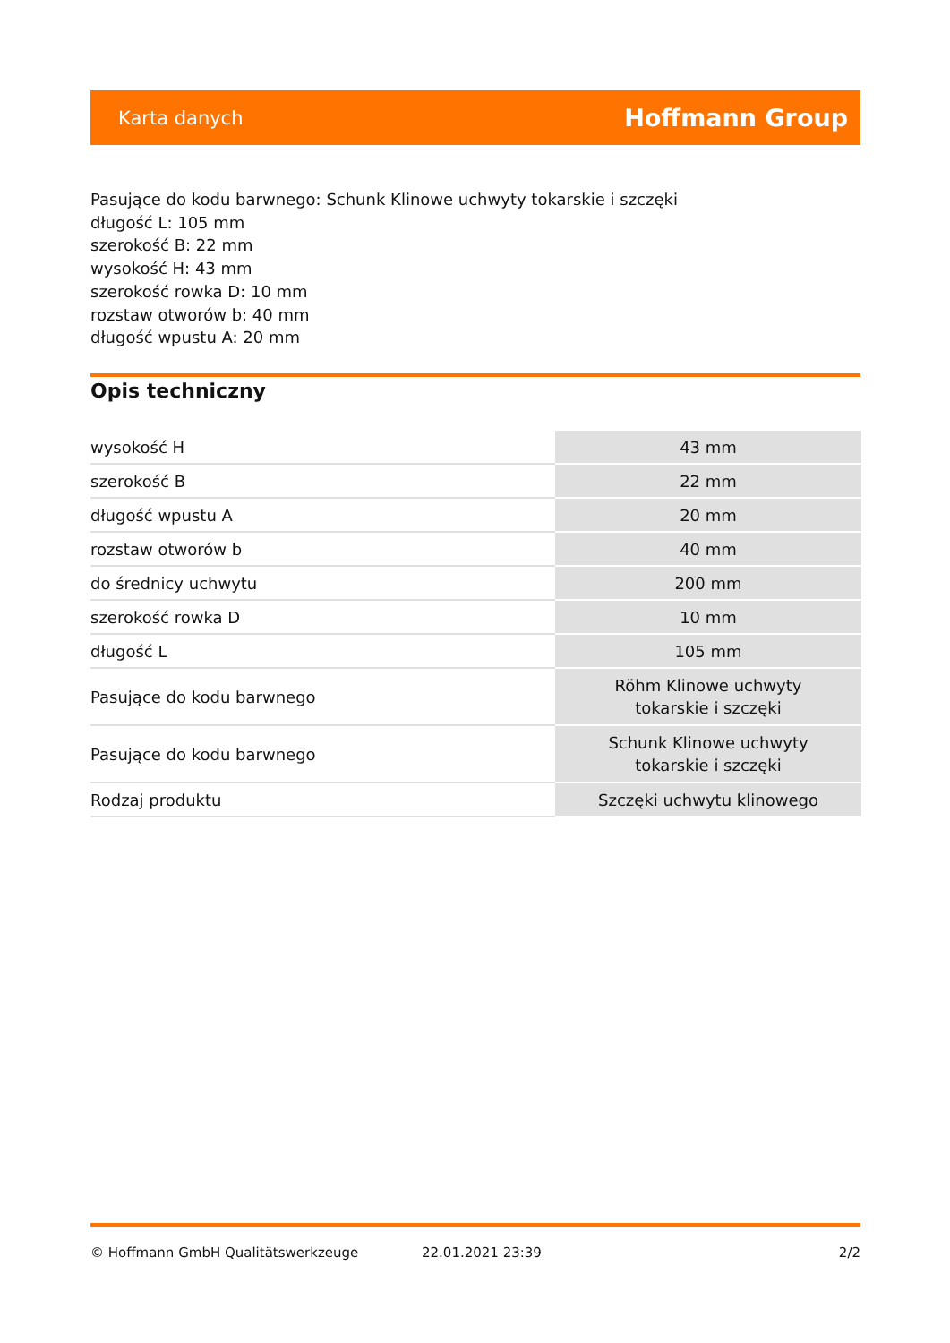Karta danych Hoffmann Group
Pasujące do kodu barwnego: Schunk Klinowe uchwyty tokarskie i szczęki
długość L: 105 mm
szerokość B: 22 mm
wysokość H: 43 mm
szerokość rowka D: 10 mm
rozstaw otworów b: 40 mm
długość wpustu A: 20 mm
Opis techniczny
| wysokość H | 43 mm |
| szerokość B | 22 mm |
| długość wpustu A | 20 mm |
| rozstaw otworów b | 40 mm |
| do średnicy uchwytu | 200 mm |
| szerokość rowka D | 10 mm |
| długość L | 105 mm |
| Pasujące do kodu barwnego | Röhm Klinowe uchwyty tokarskie i szczęki |
| Pasujące do kodu barwnego | Schunk Klinowe uchwyty tokarskie i szczęki |
| Rodzaj produktu | Szczęki uchwytu klinowego |
© Hoffmann GmbH Qualitätswerkzeuge 22.01.2021 23:39 2/2